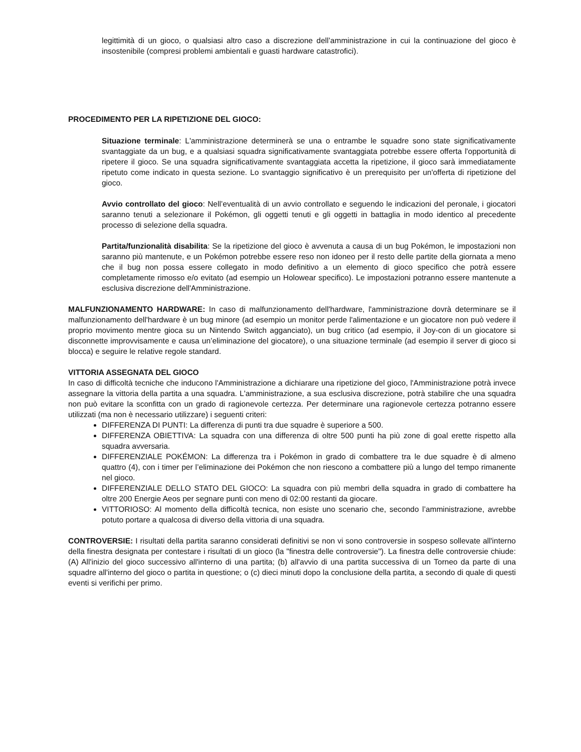legittimità di un gioco, o qualsiasi altro caso a discrezione dell’amministrazione in cui la continuazione del gioco è insostenibile (compresi problemi ambientali e guasti hardware catastrofici).
PROCEDIMENTO PER LA RIPETIZIONE DEL GIOCO:
Situazione terminale: L'amministrazione determinerà se una o entrambe le squadre sono state significativamente svantaggiate da un bug, e a qualsiasi squadra significativamente svantaggiata potrebbe essere offerta l'opportunità di ripetere il gioco. Se una squadra significativamente svantaggiata accetta la ripetizione, il gioco sarà immediatamente ripetuto come indicato in questa sezione. Lo svantaggio significativo è un prerequisito per un'offerta di ripetizione del gioco.
Avvio controllato del gioco: Nell’eventualità di un avvio controllato e seguendo le indicazioni del peronale, i giocatori saranno tenuti a selezionare il Pokémon, gli oggetti tenuti e gli oggetti in battaglia in modo identico al precedente processo di selezione della squadra.
Partita/funzionalità disabilita: Se la ripetizione del gioco è avvenuta a causa di un bug Pokémon, le impostazioni non saranno più mantenute, e un Pokémon potrebbe essere reso non idoneo per il resto delle partite della giornata a meno che il bug non possa essere collegato in modo definitivo a un elemento di gioco specifico che potrà essere completamente rimosso e/o evitato (ad esempio un Holowear specifico). Le impostazioni potranno essere mantenute a esclusiva discrezione dell'Amministrazione.
MALFUNZIONAMENTO HARDWARE: In caso di malfunzionamento dell'hardware, l'amministrazione dovrà determinare se il malfunzionamento dell'hardware è un bug minore (ad esempio un monitor perde l'alimentazione e un giocatore non può vedere il proprio movimento mentre gioca su un Nintendo Switch agganciato), un bug critico (ad esempio, il Joy-con di un giocatore si disconnette improvvisamente e causa un’eliminazione del giocatore), o una situazione terminale (ad esempio il server di gioco si blocca) e seguire le relative regole standard.
VITTORIA ASSEGNATA DEL GIOCO
In caso di difficoltà tecniche che inducono l'Amministrazione a dichiarare una ripetizione del gioco, l'Amministrazione potrà invece assegnare la vittoria della partita a una squadra. L'amministrazione, a sua esclusiva discrezione, potrà stabilire che una squadra non può evitare la sconfitta con un grado di ragionevole certezza. Per determinare una ragionevole certezza potranno essere utilizzati (ma non è necessario utilizzare) i seguenti criteri:
DIFFERENZA DI PUNTI: La differenza di punti tra due squadre è superiore a 500.
DIFFERENZA OBIETTIVA: La squadra con una differenza di oltre 500 punti ha più zone di goal erette rispetto alla squadra avversaria.
DIFFERENZIALE POKÉMON: La differenza tra i Pokémon in grado di combattere tra le due squadre è di almeno quattro (4), con i timer per l’eliminazione dei Pokémon che non riescono a combattere più a lungo del tempo rimanente nel gioco.
DIFFERENZIALE DELLO STATO DEL GIOCO: La squadra con più membri della squadra in grado di combattere ha oltre 200 Energie Aeos per segnare punti con meno di 02:00 restanti da giocare.
VITTORIOSO: Al momento della difficoltà tecnica, non esiste uno scenario che, secondo l’amministrazione, avrebbe potuto portare a qualcosa di diverso della vittoria di una squadra.
CONTROVERSIE: I risultati della partita saranno considerati definitivi se non vi sono controversie in sospeso sollevate all'interno della finestra designata per contestare i risultati di un gioco (la "finestra delle controversie"). La finestra delle controversie chiude: (A) All'inizio del gioco successivo all'interno di una partita; (b) all'avvio di una partita successiva di un Torneo da parte di una squadre all'interno del gioco o partita in questione; o (c) dieci minuti dopo la conclusione della partita, a secondo di quale di questi eventi si verifichi per primo.